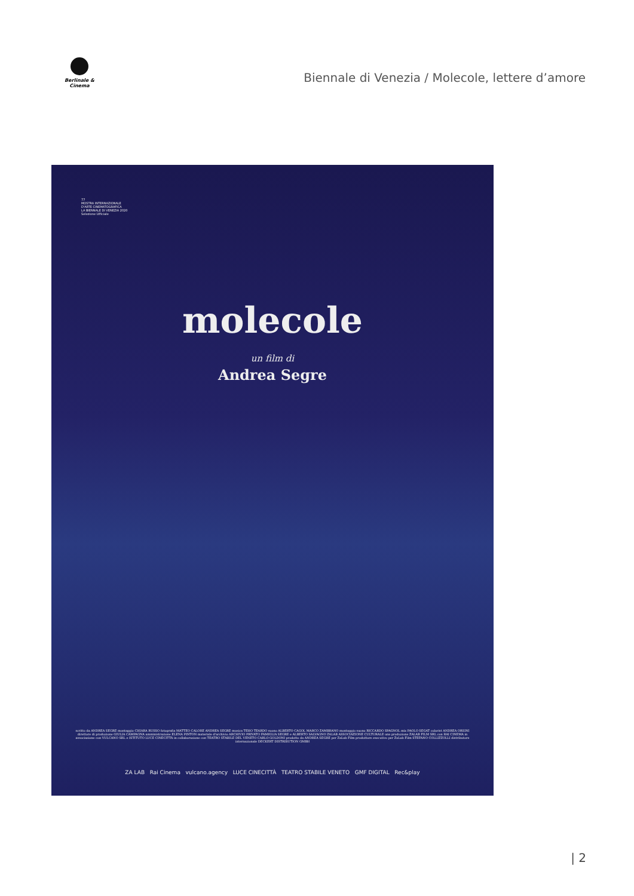Berlinale & Cinema
Biennale di Venezia / Molecole, lettere d’amore
77
MOSTRA INTERNAZIONALE
D'ARTE CINEMATOGRAFICA
LA BIENNALE DI VENEZIA 2020
Selezione Ufficiale
molecole
un film di
Andrea Segre
scritto da ANDREA SEGRE montaggio CHIARA RUSSO fotografia MATTEO CALORE ANDREA SEGRE musica TEHO TEARDO suono ALBERTO CAGOL MARCO ZAMBRANO montaggio suono RICCARDO SPAGNOL mix PAOLO SEGAT colorist ANDREA ORSINI direttore di produzione GIULIA CAMPAGNA amministrazione ELENA PINTON materiale d'archivio ARCHIVIO PRIVATO FAMIGLIA SEGRE e ALBERTO SALVAGNO ZALAB ASSOCIAZIONE CULTURALE una produzione ZALAB FILM SRL con RAI CINEMA in associazione con VULCANO SRL e ISTITUTO LUCE CINECITTÀ in collaborazione con TEATRO STABILE DEL VENETO CARLO GOLDONI prodotto da ANDREA SEGRE per ZaLab Film produttore esecutivo per ZaLab Film STEFANO COLLIZZOLLI distributore internazionale DECKERT DISTRIBUTION GMBH
ZA LAB Rai Cinema vulcano.agency LUCE CINECITTÀ TEATRO STABILE VENETO GMF DIGITAL Rec&play
| 2